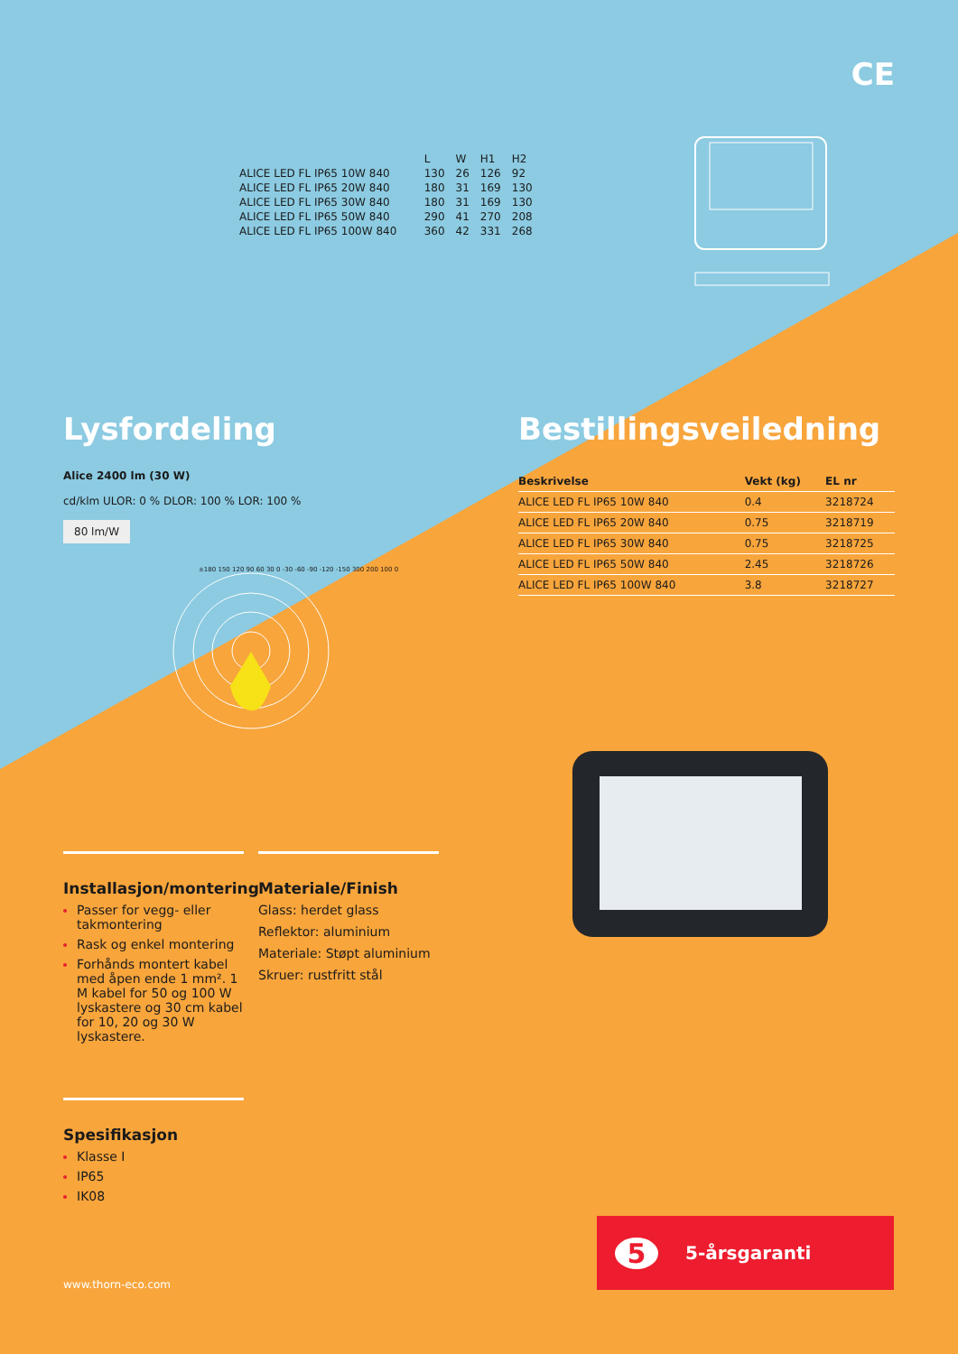CE
| | L | W | H1 | H2 |
| --- | --- | --- | --- | --- |
| ALICE LED FL IP65 10W 840 | 130 | 26 | 126 | 92 |
| ALICE LED FL IP65 20W 840 | 180 | 31 | 169 | 130 |
| ALICE LED FL IP65 30W 840 | 180 | 31 | 169 | 130 |
| ALICE LED FL IP65 50W 840 | 290 | 41 | 270 | 208 |
| ALICE LED FL IP65 100W 840 | 360 | 42 | 331 | 268 |
Lysfordeling Bestillingsveiledning
Alice 2400 lm (30 W)
cd/klm ULOR: 0 % DLOR: 100 % LOR: 100 %
80 lm/W
±180 150 120 90 60 30 0 -30 -60 -90 -120 -150 300 200 100 0
| Beskrivelse | Vekt (kg) | EL nr |
| --- | --- | --- |
| ALICE LED FL IP65 10W 840 | 0.4 | 3218724 |
| ALICE LED FL IP65 20W 840 | 0.75 | 3218719 |
| ALICE LED FL IP65 30W 840 | 0.75 | 3218725 |
| ALICE LED FL IP65 50W 840 | 2.45 | 3218726 |
| ALICE LED FL IP65 100W 840 | 3.8 | 3218727 |
Installasjon/montering
Passer for vegg- eller takmontering
Rask og enkel montering
Forhånds montert kabel med åpen ende 1 mm². 1 M kabel for 50 og 100 W lyskastere og 30 cm kabel for 10, 20 og 30 W lyskastere.
Materiale/Finish
Glass: herdet glass
Reflektor: aluminium
Materiale: Støpt aluminium
Skruer: rustfritt stål
Spesifikasjon
Klasse I
IP65
IK08
www.thorn-eco.com
5 5-årsgaranti